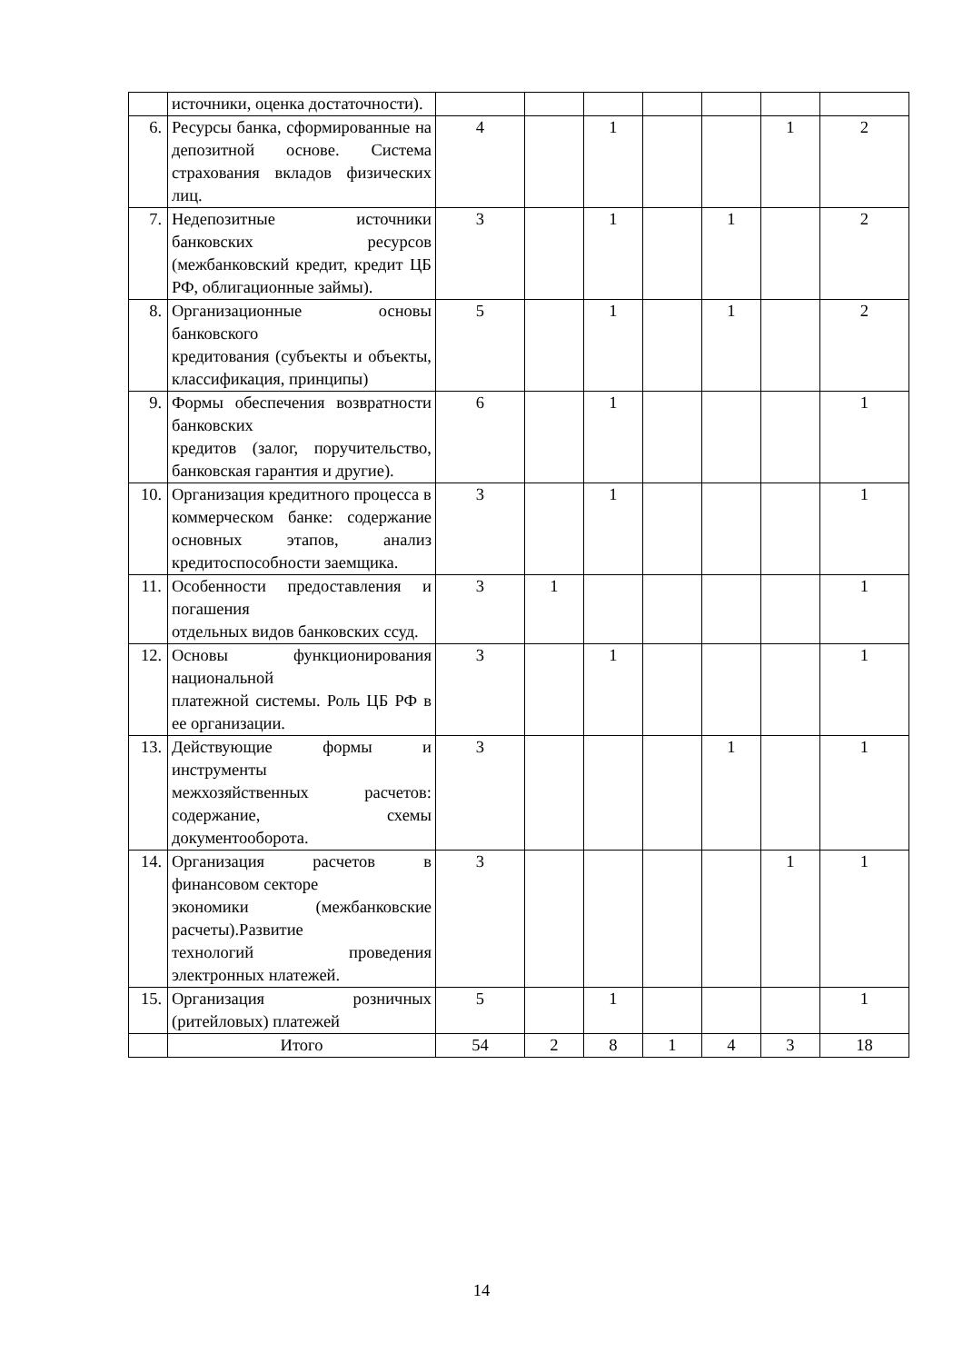| | источники, оценка достаточности). | | | | | | | |
| 6. | Ресурсы банка, сформированные на депозитной основе. Система страхования вкладов физических лиц. | 4 | | 1 | | | 1 | 2 |
| 7. | Недепозитные источники банковских ресурсов (межбанковский кредит, кредит ЦБ РФ, облигационные займы). | 3 | | 1 | | 1 | | 2 |
| 8. | Организационные основы банковского кредитования (субъекты и объекты, классификация, принципы) | 5 | | 1 | | 1 | | 2 |
| 9. | Формы обеспечения возвратности банковских кредитов (залог, поручительство, банковская гарантия и другие). | 6 | | 1 | | | | 1 |
| 10. | Организация кредитного процесса в коммерческом банке: содержание основных этапов, анализ кредитоспособности заемщика. | 3 | | 1 | | | | 1 |
| 11. | Особенности предоставления и погашения отдельных видов банковских ссуд. | 3 | 1 | | | | | 1 |
| 12. | Основы функционирования национальной платежной системы. Роль ЦБ РФ в ее организации. | 3 | | 1 | | | | 1 |
| 13. | Действующие формы и инструменты межхозяйственных расчетов: содержание, схемы документооборота. | 3 | | | | 1 | | 1 |
| 14. | Организация расчетов в финансовом секторе экономики (межбанковские расчеты).Развитие технологий проведения электронных нлатежей. | 3 | | | | | 1 | 1 |
| 15. | Организация розничных (ритейловых) платежей | 5 | | 1 | | | | 1 |
| | Итого | 54 | 2 | 8 | 1 | 4 | 3 | 18 |
14